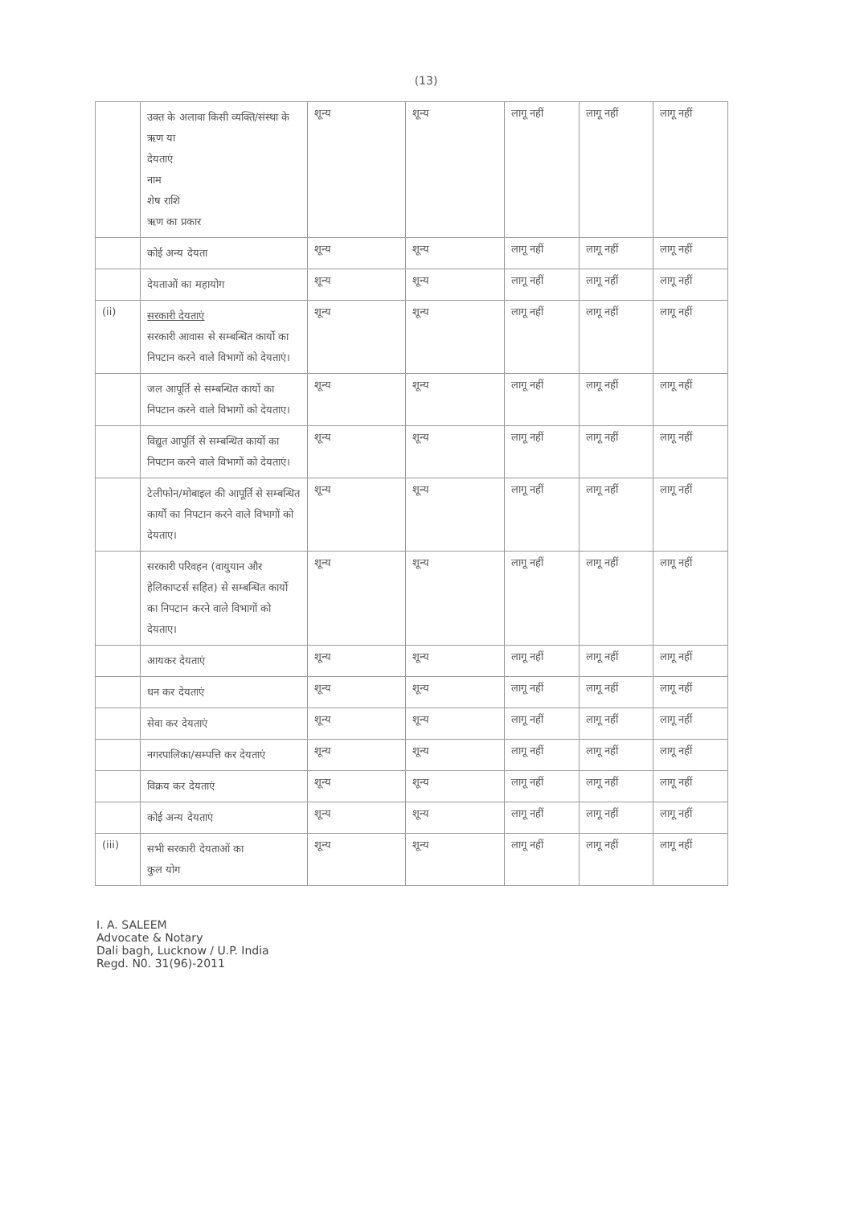(13)
| | उक्त के अलावा किसी व्यक्ति/संस्था के ऋण या देयताएं नाम शेष राशि ऋण का प्रकार | शून्य | शून्य | लागू नहीं | लागू नहीं | लागू नहीं |
| | कोई अन्य देयता | शून्य | शून्य | लागू नहीं | लागू नहीं | लागू नहीं |
| | देयताओं का महायोग | शून्य | शून्य | लागू नहीं | लागू नहीं | लागू नहीं |
| (ii) | सरकारी देयताएं सरकारी आवास से सम्बन्धित कार्यो का निपटान करने वाले विभागों को देयताएं। | शून्य | शून्य | लागू नहीं | लागू नहीं | लागू नहीं |
| | जल आपूर्ति से सम्बन्धित कार्यो का निपटान करने वाले विभागों को देयताए। | शून्य | शून्य | लागू नहीं | लागू नहीं | लागू नहीं |
| | विद्युत आपूर्ति से सम्बन्धित कार्यो का निपटान करने वाले विभागों को देयताएं। | शून्य | शून्य | लागू नहीं | लागू नहीं | लागू नहीं |
| | टेलीफोन/मोबाइल की आपूर्ति से सम्बन्धित कार्यो का निपटान करने वाले विभागों को देयताए। | शून्य | शून्य | लागू नहीं | लागू नहीं | लागू नहीं |
| | सरकारी परिवहन (वायुयान और हेलिकाप्टर्स सहित) से सम्बन्धित कार्यो का निपटान करने वाले विभागों को देयताए। | शून्य | शून्य | लागू नहीं | लागू नहीं | लागू नहीं |
| | आयकर देयताएं | शून्य | शून्य | लागू नहीं | लागू नहीं | लागू नहीं |
| | धन कर देयताएं | शून्य | शून्य | लागू नहीं | लागू नहीं | लागू नहीं |
| | सेवा कर देयताएं | शून्य | शून्य | लागू नहीं | लागू नहीं | लागू नहीं |
| | नगरपालिका/सम्पत्ति कर देयताएं | शून्य | शून्य | लागू नहीं | लागू नहीं | लागू नहीं |
| | विक्रय कर देयताएं | शून्य | शून्य | लागू नहीं | लागू नहीं | लागू नहीं |
| | कोई अन्य देयताएं | शून्य | शून्य | लागू नहीं | लागू नहीं | लागू नहीं |
| (iii) | सभी सरकारी देयताओं का कुल योग | शून्य | शून्य | लागू नहीं | लागू नहीं | लागू नहीं |
I. A. SALEEM
Advocate & Notary
Dali bagh, Lucknow / U.P. India
Regd. N0. 31(96)-2011